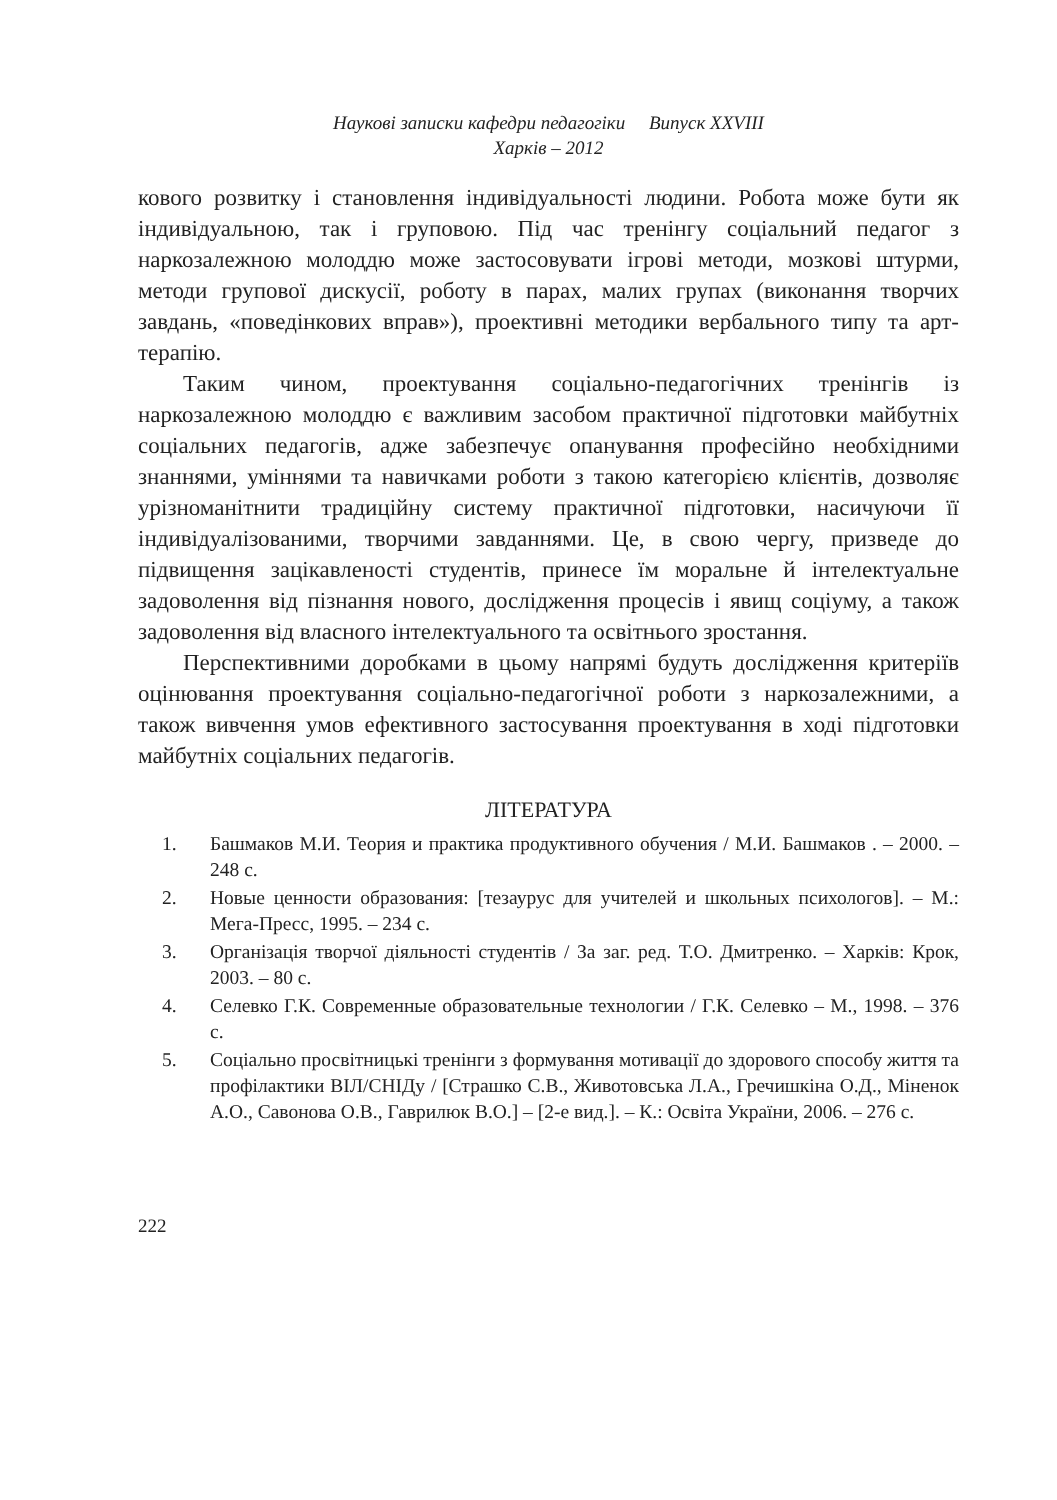Наукові записки кафедри педагогіки Випуск XXVIII
Харків – 2012
кового розвитку і становлення індивідуальності людини. Робота може бути як індивідуальною, так і груповою. Під час тренінгу соціальний педагог з наркозалежною молоддю може застосовувати ігрові методи, мозкові штурми, методи групової дискусії, роботу в парах, малих групах (виконання творчих завдань, «поведінкових вправ»), проективні методики вербального типу та арт-терапію.
Таким чином, проектування соціально-педагогічних тренінгів із наркозалежною молоддю є важливим засобом практичної підготовки майбутніх соціальних педагогів, адже забезпечує опанування професійно необхідними знаннями, уміннями та навичками роботи з такою категорією клієнтів, дозволяє урізноманітнити традиційну систему практичної підготовки, насичуючи її індивідуалізованими, творчими завданнями. Це, в свою чергу, призведе до підвищення зацікавленості студентів, принесе їм моральне й інтелектуальне задоволення від пізнання нового, дослідження процесів і явищ соціуму, а також задоволення від власного інтелектуального та освітнього зростання.
Перспективними доробками в цьому напрямі будуть дослідження критеріїв оцінювання проектування соціально-педагогічної роботи з наркозалежними, а також вивчення умов ефективного застосування проектування в ході підготовки майбутніх соціальних педагогів.
ЛІТЕРАТУРА
1. Башмаков М.И. Теория и практика продуктивного обучения / М.И. Башмаков . – 2000. – 248 с.
2. Новые ценности образования: [тезаурус для учителей и школьных психологов]. – М.: Мега-Пресс, 1995. – 234 с.
3. Організація творчої діяльності студентів / За заг. ред. Т.О. Дмитренко. – Харків: Крок, 2003. – 80 с.
4. Селевко Г.К. Современные образовательные технологии / Г.К. Селевко – М., 1998. – 376 с.
5. Соціально просвітницькі тренінги з формування мотивації до здорового способу життя та профілактики ВІЛ/СНІДу / [Страшко С.В., Животовська Л.А., Гречишкіна О.Д., Міненок А.О., Савонова О.В., Гаврилюк В.О.] – [2-е вид.]. – К.: Освіта України, 2006. – 276 с.
222